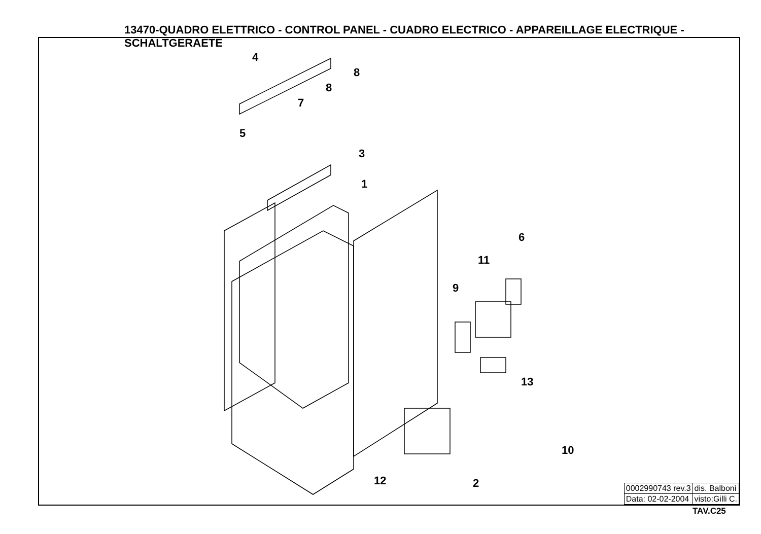13470-QUADRO ELETTRICO - CONTROL PANEL - CUADRO ELECTRICO - APPAREILLAGE ELECTRIQUE - SCHALTGERAETE
4
8
8
7
5
3
1
6
11
9
13
10
12 2
| 0002990743 rev.3 | dis. Balboni |
| Data: 02-02-2004 | visto:Gilli C. |
TAV.C25